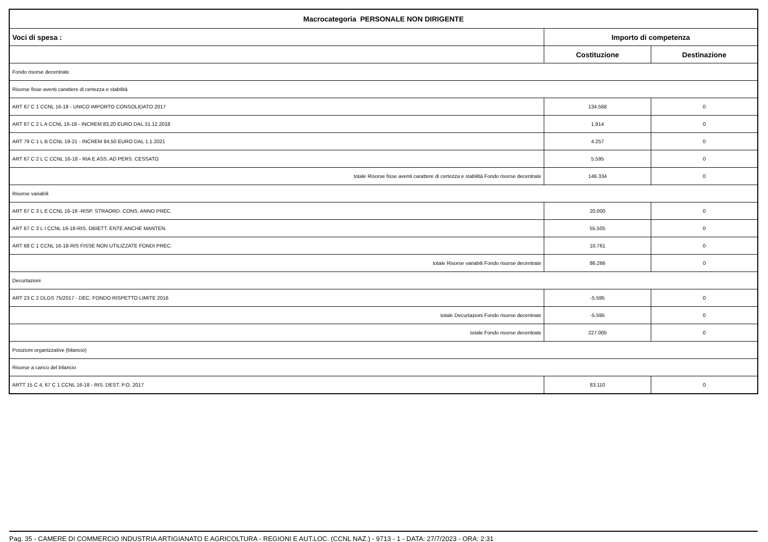| Macrocategoria PERSONALE NON DIRIGENTE | | |
| --- | --- | --- |
| Voci di spesa : | Importo di competenza | |
| | Costituzione | Destinazione |
| Fondo risorse decentrate | | |
| Risorse fisse aventi carattere di certezza e stabilità | | |
| ART 67 C 1 CCNL 16-18 - UNICO IMPORTO CONSOLIDATO 2017 | 134.568 | 0 |
| ART 67 C 2 L A CCNL 16-18 - INCREM 83,20 EURO DAL 31.12.2018 | 1.914 | 0 |
| ART 79 C 1 L B CCNL 19-21 - INCREM 84,50 EURO DAL 1.1.2021 | 4.257 | 0 |
| ART 67 C 2 L C CCNL 16-18 - RIA E ASS. AD PERS. CESSATO | 5.595 | 0 |
| totale Risorse fisse aventi carattere di certezza e stabilità Fondo risorse decentrate | 146.334 | 0 |
| Risorse variabili | | |
| ART 67 C 3 L E CCNL 16-18 -RISP. STRAORD. CONS. ANNO PREC. | 20.000 | 0 |
| ART 67 C 3 L I CCNL 16-18-RIS. OBIETT. ENTE ANCHE MANTEN. | 55.505 | 0 |
| ART 68 C 1 CCNL 16-18-RIS FISSE NON UTILIZZATE FONDI PREC. | 10.761 | 0 |
| totale Risorse variabili Fondo risorse decentrate | 86.266 | 0 |
| Decurtazioni | | |
| ART 23 C 2 DLGS 75/2017 - DEC. FONDO RISPETTO LIMITE 2016 | -5.595 | 0 |
| totale Decurtazioni Fondo risorse decentrate | -5.595 | 0 |
| totale Fondo risorse decentrate | 227.005 | 0 |
| Posizioni organizzative (bilancio) | | |
| Risorse a carico del bilancio | | |
| ARTT 15 C 4, 67 C 1 CCNL 16-18 - RIS. DEST. P.O. 2017 | 83.110 | 0 |
Pag. 35 - CAMERE DI COMMERCIO INDUSTRIA ARTIGIANATO E AGRICOLTURA - REGIONI E AUT.LOC. (CCNL NAZ.) - 9713 - 1 - DATA: 27/7/2023 - ORA: 2:31